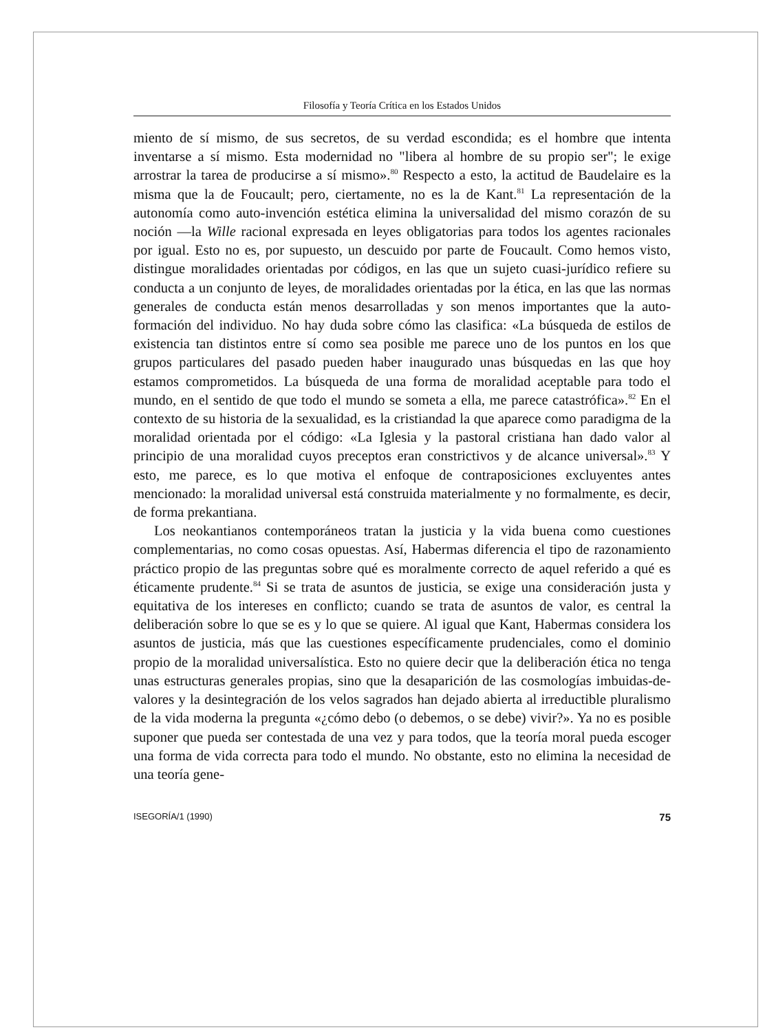Filosofía y Teoría Crítica en los Estados Unidos
miento de sí mismo, de sus secretos, de su verdad escondida; es el hombre que intenta inventarse a sí mismo. Esta modernidad no "libera al hombre de su propio ser"; le exige arrostrar la tarea de producirse a sí mismo».<sup>80</sup> Respecto a esto, la actitud de Baudelaire es la misma que la de Foucault; pero, ciertamente, no es la de Kant.<sup>81</sup> La representación de la autonomía como auto-invención estética elimina la universalidad del mismo corazón de su noción —la Wille racional expresada en leyes obligatorias para todos los agentes racionales por igual. Esto no es, por supuesto, un descuido por parte de Foucault. Como hemos visto, distingue moralidades orientadas por códigos, en las que un sujeto cuasi-jurídico refiere su conducta a un conjunto de leyes, de moralidades orientadas por la ética, en las que las normas generales de conducta están menos desarrolladas y son menos importantes que la auto-formación del individuo. No hay duda sobre cómo las clasifica: «La búsqueda de estilos de existencia tan distintos entre sí como sea posible me parece uno de los puntos en los que grupos particulares del pasado pueden haber inaugurado unas búsquedas en las que hoy estamos comprometidos. La búsqueda de una forma de moralidad aceptable para todo el mundo, en el sentido de que todo el mundo se someta a ella, me parece catastrófica».<sup>82</sup> En el contexto de su historia de la sexualidad, es la cristiandad la que aparece como paradigma de la moralidad orientada por el código: «La Iglesia y la pastoral cristiana han dado valor al principio de una moralidad cuyos preceptos eran constrictivos y de alcance universal».<sup>83</sup> Y esto, me parece, es lo que motiva el enfoque de contraposiciones excluyentes antes mencionado: la moralidad universal está construida materialmente y no formalmente, es decir, de forma prekantiana.
Los neokantianos contemporáneos tratan la justicia y la vida buena como cuestiones complementarias, no como cosas opuestas. Así, Habermas diferencia el tipo de razonamiento práctico propio de las preguntas sobre qué es moralmente correcto de aquel referido a qué es éticamente prudente.<sup>84</sup> Si se trata de asuntos de justicia, se exige una consideración justa y equitativa de los intereses en conflicto; cuando se trata de asuntos de valor, es central la deliberación sobre lo que se es y lo que se quiere. Al igual que Kant, Habermas considera los asuntos de justicia, más que las cuestiones específicamente prudenciales, como el dominio propio de la moralidad universalística. Esto no quiere decir que la deliberación ética no tenga unas estructuras generales propias, sino que la desaparición de las cosmologías imbuidas-de-valores y la desintegración de los velos sagrados han dejado abierta al irreductible pluralismo de la vida moderna la pregunta «¿cómo debo (o debemos, o se debe) vivir?». Ya no es posible suponer que pueda ser contestada de una vez y para todos, que la teoría moral pueda escoger una forma de vida correcta para todo el mundo. No obstante, esto no elimina la necesidad de una teoría gene-
ISEGORÍA/1 (1990) 75